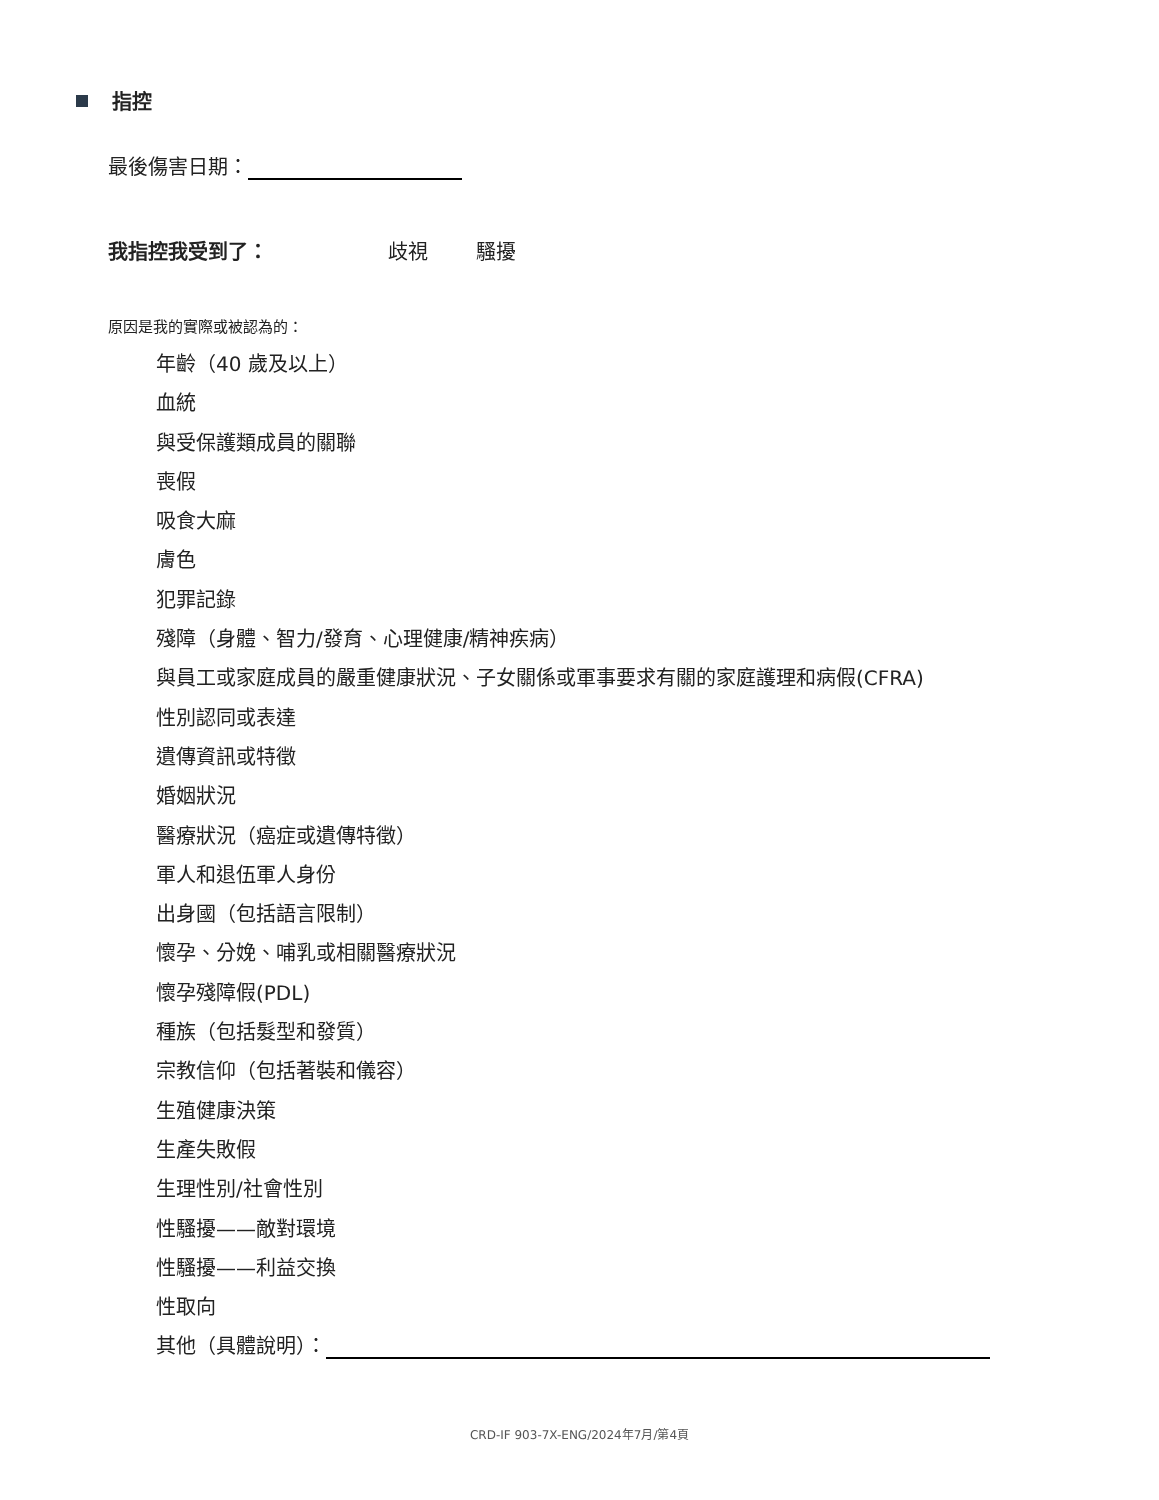指控
最後傷害日期：
我指控我受到了： 歧視 騷擾
原因是我的實際或被認為的：
年齡（40 歲及以上）
血統
與受保護類成員的關聯
喪假
吸食大麻
膚色
犯罪記錄
殘障（身體、智力/發育、心理健康/精神疾病）
與員工或家庭成員的嚴重健康狀況、子女關係或軍事要求有關的家庭護理和病假(CFRA)
性別認同或表達
遺傳資訊或特徵
婚姻狀況
醫療狀況（癌症或遺傳特徵）
軍人和退伍軍人身份
出身國（包括語言限制）
懷孕、分娩、哺乳或相關醫療狀況
懷孕殘障假(PDL)
種族（包括髮型和發質）
宗教信仰（包括著裝和儀容）
生殖健康決策
生產失敗假
生理性別/社會性別
性騷擾——敵對環境
性騷擾——利益交換
性取向
其他（具體說明）：
CRD-IF 903-7X-ENG/2024年7月/第4頁